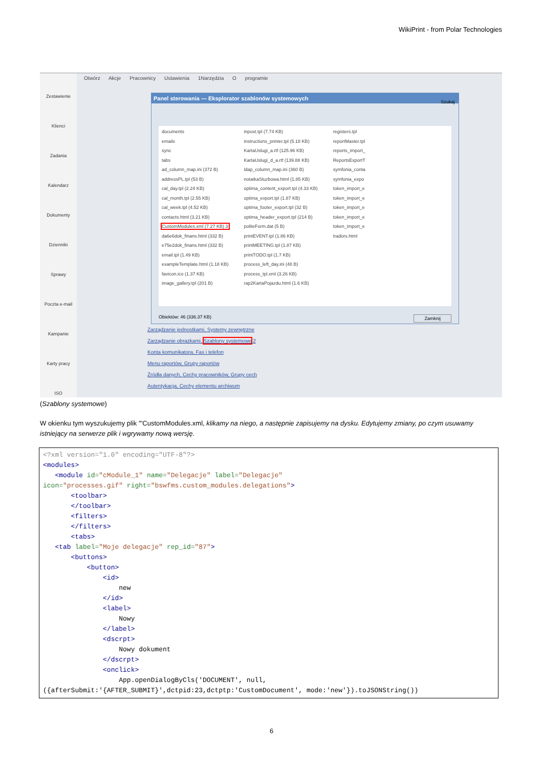WikiPrint - from Polar Technologies
Zestawienie
Klienci
Zadania
Kalendarz
Dokumenty
Dzienniki
Sprawy
Poczta e-mail
Kampanie
Karty pracy
ISO
Otwórz Akcje Pracownicy Ustawienia 1Narzędzia O programie
Panel sterowania — Eksplorator szablonów systemowych
documents
emails
sync
tabs
ad_column_map.ini (372 B)
addressPL.tpl (53 B)
cal_day.tpl (2.24 KB)
cal_month.tpl (2.55 KB)
cal_week.tpl (4.52 KB)
contacts.html (3.21 KB)
CustomModules.xml (7.27 KB) 3
da6e6dok_finans.html (332 B)
e75e2dok_finans.html (332 B)
email.tpl (1.49 KB)
exampleTemplate.html (1.18 KB)
favicon.ico (1.37 KB)
image_gallery.tpl (201 B)
inpost.tpl (7.74 KB)
instructions_printer.tpl (5.18 KB)
KartaUslugi_a.rtf (125.96 KB)
KartaUslugi_d_a.rtf (139.88 KB)
ldap_column_map.ini (360 B)
notatkaSluzbowa.html (1.85 KB)
optima_content_export.tpl (4.33 KB)
optima_export.tpl (1.87 KB)
optima_footer_export.tpl (32 B)
optima_header_export.tpl (214 B)
politeForm.dat (5 B)
printEVENT.tpl (1.86 KB)
printMEETING.tpl (1.87 KB)
printTODO.tpl (1.7 KB)
process_left_day.ini (48 B)
process_tpl.xml (3.26 KB)
rap2KartaPojazdu.html (1.6 KB)
registers.tpl
reportMaster.tpl
reports_import_
ReportsExportT
symfonia_conta
symfonia_expo
token_import_e
token_import_e
token_import_e
token_import_e
token_import_e
tradors.html
Obiektów: 46 (336.37 KB) Zamknij Szukaj
Zarządzanie jednostkami, Systemy zewnętrzne
Zarządzanie obrazkami, Szablony systemowe 2
Konta komunikatora, Fax i telefon
Menu raportów, Grupy raportów
Źródła danych, Cechy pracowników, Grupy cech
Autentykacja, Cechy elementu archiwum
(Szablony systemowe)
W okienku tym wyszukujemy plik '''CustomModules.xml, klikamy na niego, a następnie zapisujemy na dysku. Edytujemy zmiany, po czym usuwamy istniejący na serwerze plik i wgrywamy nową wersję.
<?xml version="1.0" encoding="UTF-8"?> <modules> <module id="cModule_1" name="Delegacje" label="Delegacje" icon="processes.gif" right="bswfms.custom_modules.delegations"> <toolbar> </toolbar> <filters> </filters> <tabs> <tab label="Moje delegacje" rep_id="87"> <buttons> <button> <id> new </id> <label> Nowy </label> <dscrpt> Nowy dokument </dscrpt> <onclick> App.openDialogByCls('DOCUMENT', null, ({afterSubmit:'{AFTER_SUBMIT}',dctpid:23,dctptp:'CustomDocument', mode:'new'}).toJSONString())
6